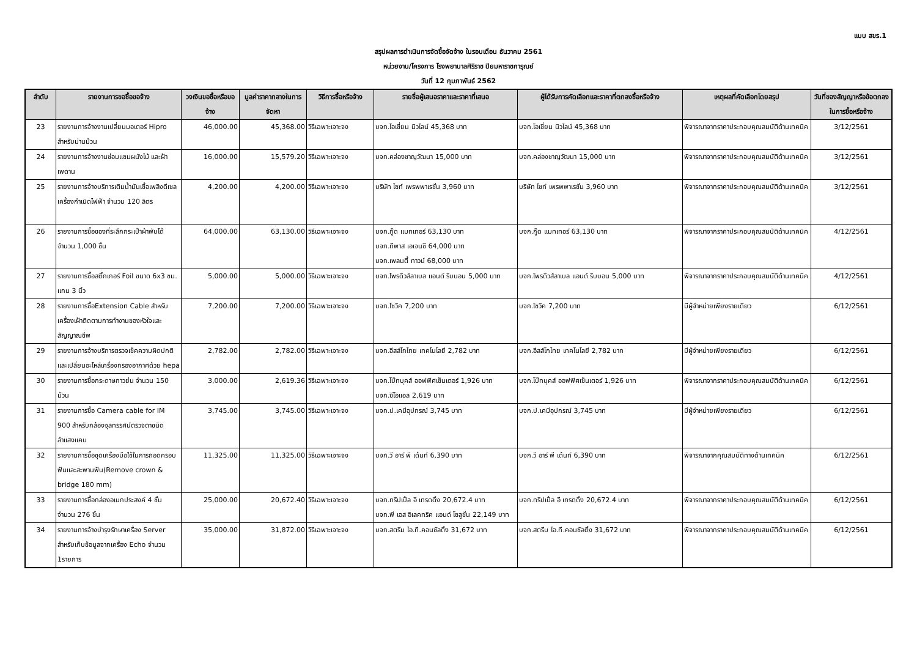แบบ สขร.1
สรุปผลการดำเนินการจัดซื้อจัดจ้าง ในรอบเดือน ธันวาคม 2561
หน่วยงาน/โครงการ โรงพยาบาลศิริราช ปิยมหาราชการุณย์
วันที่ 12 กุมภาพันธ์ 2562
| ลำดับ | รายงานการขอซื้อขอจ้าง | วงเงินขอซื้อหรือขอจ้าง | มูลค่าราคากลางในการจัดหา | วิธีการซื้อหรือจ้าง | รายชื่อผู้เสนอราคาและราคาที่เสนอ | ผู้ได้รับการคัดเลือกและราคาที่ตกลงซื้อหรือจ้าง | เหตุผลที่คัดเลือกโดยสรุป | วันที่ของสัญญาหรือข้อตกลงในการซื้อหรือจ้าง |
| --- | --- | --- | --- | --- | --- | --- | --- | --- |
| 23 | รายงานการจ้างงานเปลี่ยนมอเตอร์ Hipro สำหรับม่านม้วน | 46,000.00 | 45,368.00 | วิธีเฉพาะเจาะจง | บจก.โอเชี่ยน นิวไลน์ 45,368 บาท | บจก.โอเชี่ยน นิวไลน์ 45,368 บาท | พิจารณาจากราคาประกอบคุณสมบัติด้านเทคนิค | 3/12/2561 |
| 24 | รายงานการจ้างงานซ่อมแซมผนังไม้ และฝ้าเพดาน | 16,000.00 | 15,579.20 | วิธีเฉพาะเจาะจง | บจก.คล่องชาญวัฒนา 15,000 บาท | บจก.คล่องชาญวัฒนา 15,000 บาท | พิจารณาจากราคาประกอบคุณสมบัติด้านเทคนิค | 3/12/2561 |
| 25 | รายงานการจ้างบริการเติมน้ำมันเชื้อเพลิงดีเซลเครื่องกำเนิดไฟฟ้า จำนวน 120 ลิตร | 4,200.00 | 4,200.00 | วิธีเฉพาะเจาะจง | บริษัท ไซท์ เพรพพาเรชั่น 3,960 บาท | บริษัท ไซท์ เพรพพาเรชั่น 3,960 บาท | พิจารณาจากราคาประกอบคุณสมบัติด้านเทคนิค | 3/12/2561 |
| 26 | รายงานการซื้อของที่ระลึกกระเป๋าผ้าพับได้ จำนวน 1,000 ชิ้น | 64,000.00 | 63,130.00 | วิธีเฉพาะเจาะจง | บจก.กู๊ด แมทเทอร์ 63,130 บาท บจก.ทีพาส เอเจนซี 64,000 บาท บจก.เพลนตี้ ทาวน์ 68,000 บาท | บจก.กู๊ด แมทเทอร์ 63,130 บาท | พิจารณาจากราคาประกอบคุณสมบัติด้านเทคนิค | 4/12/2561 |
| 27 | รายงานการซื้อสติ๊กเกอร์ Foil ขนาด 6x3 ซม. แกน 3 นิ้ว | 5,000.00 | 5,000.00 | วิธีเฉพาะเจาะจง | บจก.โพรดิวส์ลาเบล แอนด์ ริบบอน 5,000 บาท | บจก.โพรดิวส์ลาเบล แอนด์ ริบบอน 5,000 บาท | พิจารณาจากราคาประกอบคุณสมบัติด้านเทคนิค | 4/12/2561 |
| 28 | รายงานการซื้อExtension Cable สำหรับเครื่องเฝ้าติดตามการทำงานของหัวใจและสัญญาณชีพ | 7,200.00 | 7,200.00 | วิธีเฉพาะเจาะจง | บจก.โซวิค 7,200 บาท | บจก.โซวิค 7,200 บาท | มีผู้จำหน่ายเพียงรายเดียว | 6/12/2561 |
| 29 | รายงานการจ้างบริการตรวจเช็คความผิดปกติและเปลี่ยนอะไหล่เครื่องกรองอากาศด้วย hepa | 2,782.00 | 2,782.00 | วิธีเฉพาะเจาะจง | บจก.อีสส์โกไทย เทคโนโลยี 2,782 บาท | บจก.อีสส์โกไทย เทคโนโลยี 2,782 บาท | มีผู้จำหน่ายเพียงรายเดียว | 6/12/2561 |
| 30 | รายงานการซื้อกระดาษกาวย่น จำนวน 150 ม้วน | 3,000.00 | 2,619.36 | วิธีเฉพาะเจาะจง | บจก.โบ๊ทบุคส์ ออฟฟิศเซ็นเตอร์ 1,926 บาท บจก.ซีโอแอล 2,619 บาท | บจก.โบ๊ทบุคส์ ออฟฟิศเซ็นเตอร์ 1,926 บาท | พิจารณาจากราคาประกอบคุณสมบัติด้านเทคนิค | 6/12/2561 |
| 31 | รายงานการซื้อ Camera cable for IM 900 สำหรับกล้องจุลทรรศน์ตรวจตาชนิดลำแสงแคบ | 3,745.00 | 3,745.00 | วิธีเฉพาะเจาะจง | บจก.ป.เคมีอุปกรณ์ 3,745 บาท | บจก.ป.เคมีอุปกรณ์ 3,745 บาท | มีผู้จำหน่ายเพียงรายเดียว | 6/12/2561 |
| 32 | รายงานการซื้อชุดเครื่องมือใช้ในการถอดครอบฟันและสะพานฟัน(Remove crown & bridge 180 mm) | 11,325.00 | 11,325.00 | วิธีเฉพาะเจาะจง | บจก.วี อาร์ พี เด้นท์ 6,390 บาท | บจก.วี อาร์ พี เด้นท์ 6,390 บาท | พิจารณาจากคุณสมบัติทางด้านเทคนิค | 6/12/2561 |
| 33 | รายงานการซื้อกล่องอเนกประสงค์ 4 ชั้น จำนวน 276 ชิ้น | 25,000.00 | 20,672.40 | วิธีเฉพาะเจาะจง | บจก.ทริปเปิ้ล อี เทรดดิ้ง 20,672.4 บาท บจก.พี เอส อิเลคทริค แอนด์ โซลูชั่น 22,149 บาท | บจก.ทริปเปิ้ล อี เทรดดิ้ง 20,672.4 บาท | พิจารณาจากราคาประกอบคุณสมบัติด้านเทคนิค | 6/12/2561 |
| 34 | รายงานการจ้างบำรุงรักษาเครื่อง Server สำหรับเก็บข้อมูลจากเครื่อง Echo จำนวน 1รายการ | 35,000.00 | 31,872.00 | วิธีเฉพาะเจาะจง | บจก.สตรีม ไอ.ที.คอนซัลติ้ง 31,672 บาท | บจก.สตรีม ไอ.ที.คอนซัลติ้ง 31,672 บาท | พิจารณาจากราคาประกอบคุณสมบัติด้านเทคนิค | 6/12/2561 |